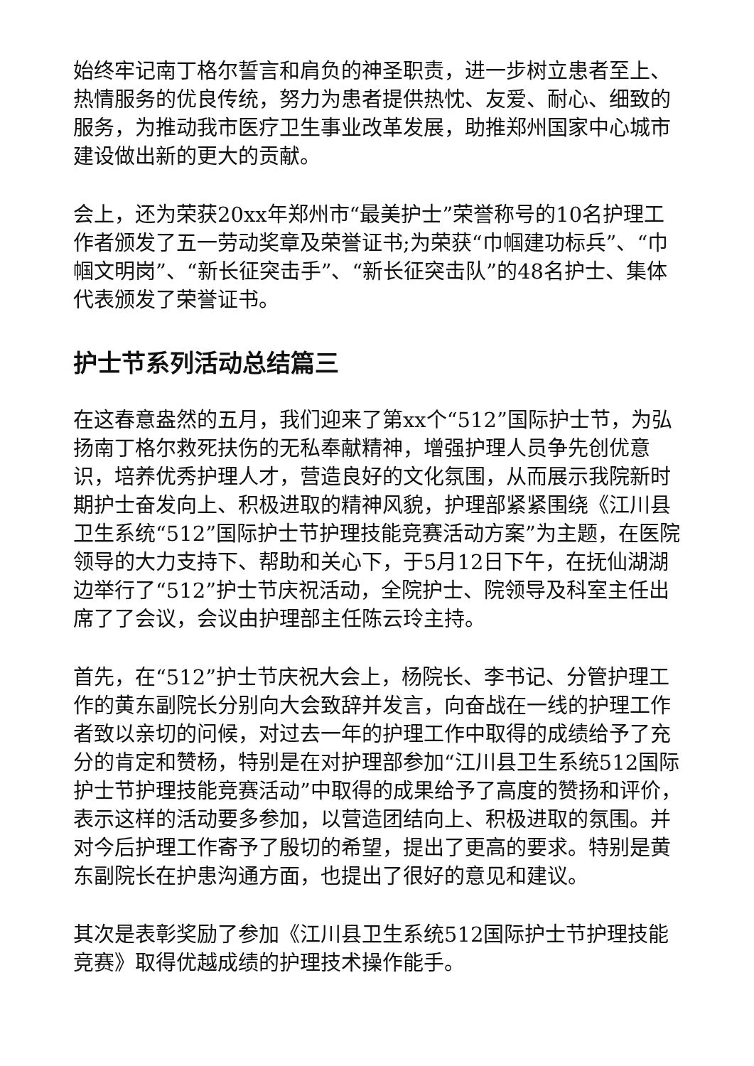始终牢记南丁格尔誓言和肩负的神圣职责，进一步树立患者至上、热情服务的优良传统，努力为患者提供热忱、友爱、耐心、细致的服务，为推动我市医疗卫生事业改革发展，助推郑州国家中心城市建设做出新的更大的贡献。
会上，还为荣获20xx年郑州市“最美护士”荣誉称号的10名护理工作者颁发了五一劳动奖章及荣誉证书;为荣获“巾帼建功标兵”、“巾帼文明岗”、“新长征突击手”、“新长征突击队”的48名护士、集体代表颁发了荣誉证书。
护士节系列活动总结篇三
在这春意盎然的五月，我们迎来了第xx个“512”国际护士节，为弘扬南丁格尔救死扶伤的无私奉献精神，增强护理人员争先创优意识，培养优秀护理人才，营造良好的文化氛围，从而展示我院新时期护士奋发向上、积极进取的精神风貌，护理部紧紧围绕《江川县卫生系统“512”国际护士节护理技能竞赛活动方案”为主题，在医院领导的大力支持下、帮助和关心下，于5月12日下午，在抚仙湖湖边举行了“512”护士节庆祝活动，全院护士、院领导及科室主任出席了了会议，会议由护理部主任陈云玲主持。
首先，在“512”护士节庆祝大会上，杨院长、李书记、分管护理工作的黄东副院长分别向大会致辞并发言，向奋战在一线的护理工作者致以亲切的问候，对过去一年的护理工作中取得的成绩给予了充分的肯定和赞杨，特别是在对护理部参加“江川县卫生系统512国际护士节护理技能竞赛活动”中取得的成果给予了高度的赞扬和评价，表示这样的活动要多参加，以营造团结向上、积极进取的氛围。并对今后护理工作寄予了殷切的希望，提出了更高的要求。特别是黄东副院长在护患沟通方面，也提出了很好的意见和建议。
其次是表彰奖励了参加《江川县卫生系统512国际护士节护理技能竞赛》取得优越成绩的护理技术操作能手。